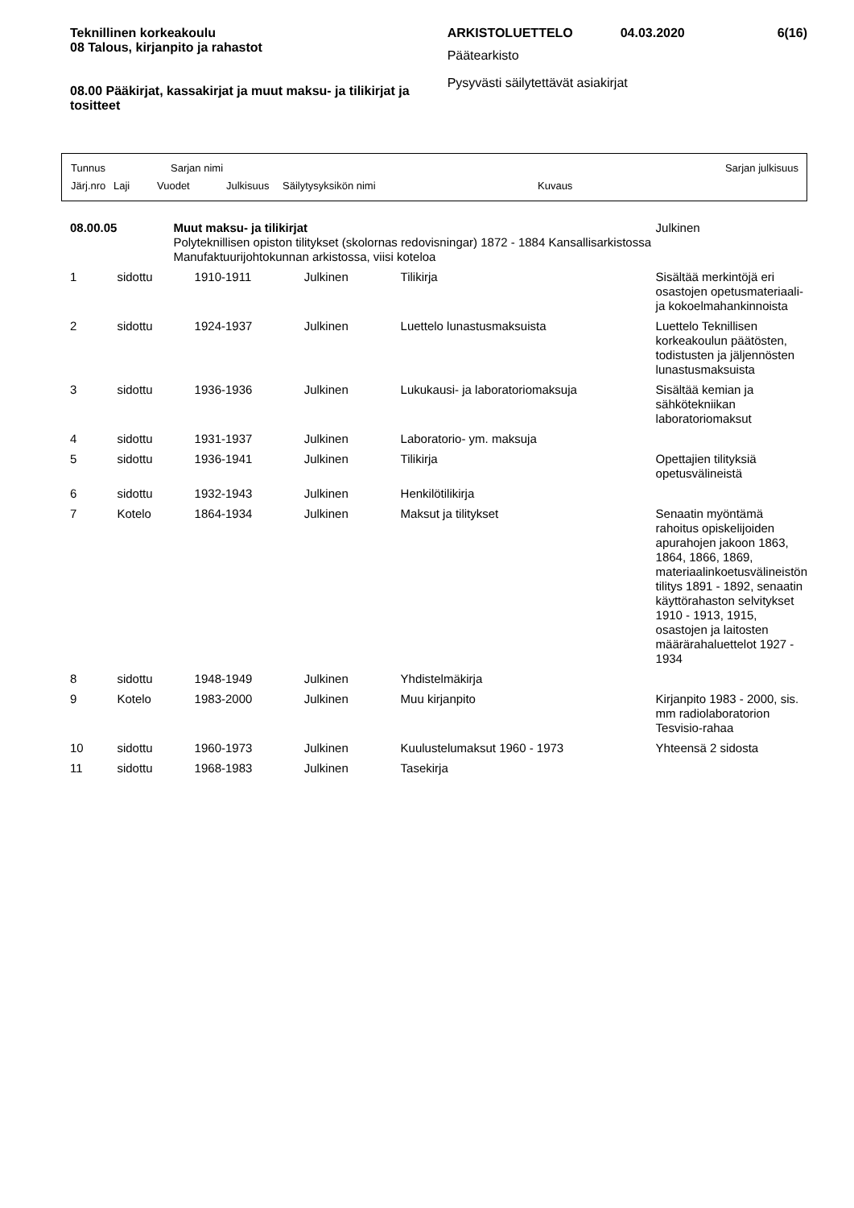Teknillinen korkeakoulu
08 Talous, kirjanpito ja rahastot
08.00 Pääkirjat, kassakirjat ja muut maksu- ja tilikirjat ja tositteet
ARKISTOLUETTELO 04.03.2020 6(16)
Päätearkisto
Pysyvästi säilytettävät asiakirjat
Tunnus Sarjan nimi Sarjan julkisuus
Järj.nro Laji Vuodet Julkisuus Säilytysyksikön nimi Kuvaus
| 08.00.05 | Muut maksu- ja tilikirjat Polyteknillisen opiston tilitykset (skolornas redovisningar) 1872 - 1884 Kansallisarkistossa Manufaktuurijohtokunnan arkistossa, viisi koteloa | | | | Julkinen |
| 1 | sidottu | 1910-1911 | Julkinen | Tilikirja | Sisältää merkintöjä eri osastojen opetusmateriaali- ja kokoelmahankinnoista |
| 2 | sidottu | 1924-1937 | Julkinen | Luettelo lunastusmaksuista | Luettelo Teknillisen korkeakoulun päätösten, todistusten ja jäljennösten lunastusmaksuista |
| 3 | sidottu | 1936-1936 | Julkinen | Lukukausi- ja laboratoriomaksuja | Sisältää kemian ja sähkötekniikan laboratoriomaksut |
| 4 | sidottu | 1931-1937 | Julkinen | Laboratorio- ym. maksuja | |
| 5 | sidottu | 1936-1941 | Julkinen | Tilikirja | Opettajien tilityksiä opetusvälineistä |
| 6 | sidottu | 1932-1943 | Julkinen | Henkilötilikirja | |
| 7 | Kotelo | 1864-1934 | Julkinen | Maksut ja tilitykset | Senaatin myöntämä rahoitus opiskelijoiden apurahojen jakoon 1863, 1864, 1866, 1869, materiaalinkoetusvälineistön tilitys 1891 - 1892, senaatin käyttörahaston selvitykset 1910 - 1913, 1915, osastojen ja laitosten määrärahaluettelot 1927 - 1934 |
| 8 | sidottu | 1948-1949 | Julkinen | Yhdistelmäkirja | |
| 9 | Kotelo | 1983-2000 | Julkinen | Muu kirjanpito | Kirjanpito 1983 - 2000, sis. mm radiolaboratorion Tesvisio-rahaa |
| 10 | sidottu | 1960-1973 | Julkinen | Kuulustelumaksut 1960 - 1973 | Yhteensä 2 sidosta |
| 11 | sidottu | 1968-1983 | Julkinen | Tasekirja | |